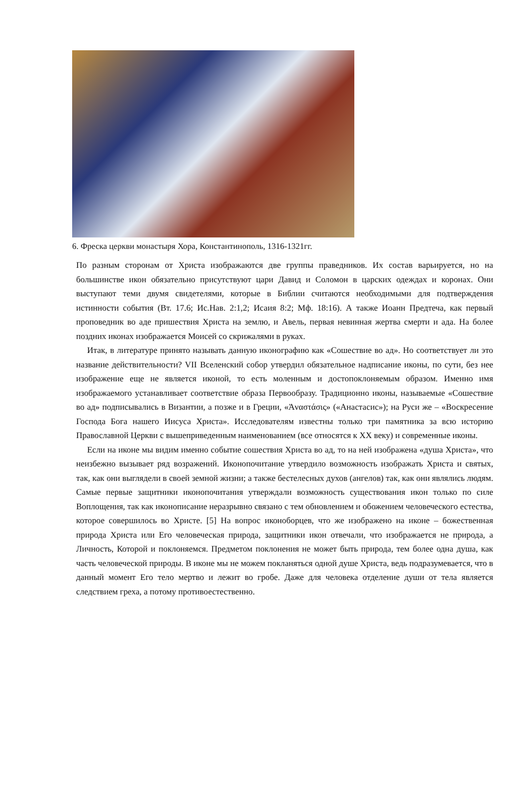6. Фреска церкви монастыря Хора, Константинополь, 1316-1321гг.
По разным сторонам от Христа изображаются две группы праведников. Их состав варьируется, но на большинстве икон обязательно присутствуют цари Давид и Соломон в царских одеждах и коронах. Они выступают теми двумя свидетелями, которые в Библии считаются необходимыми для подтверждения истинности события (Вт. 17.6; Ис.Нав. 2:1,2; Исаия 8:2; Мф. 18:16). А также Иоанн Предтеча, как первый проповедник во аде пришествия Христа на землю, и Авель, первая невинная жертва смерти и ада. На более поздних иконах изображается Моисей со скрижалями в руках.
Итак, в литературе принято называть данную иконографию как «Сошествие во ад». Но соответствует ли это название действительности? VII Вселенский собор утвердил обязательное надписание иконы, по сути, без нее изображение еще не является иконой, то есть моленным и достопоклоняемым образом. Именно имя изображаемого устанавливает соответствие образа Первообразу. Традиционно иконы, называемые «Сошествие во ад» подписывались в Византии, а позже и в Греции, «Ἀναστάσις» («Анастасис»); на Руси же – «Воскресение Господа Бога нашего Иисуса Христа». Исследователям известны только три памятника за всю историю Православной Церкви с вышеприведенным наименованием (все относятся к XX веку) и современные иконы.
Если на иконе мы видим именно событие сошествия Христа во ад, то на ней изображена «душа Христа», что неизбежно вызывает ряд возражений. Иконопочитание утвердило возможность изображать Христа и святых, так, как они выглядели в своей земной жизни; а также бестелесных духов (ангелов) так, как они являлись людям. Самые первые защитники иконопочитания утверждали возможность существования икон только по силе Воплощения, так как иконописание неразрывно связано с тем обновлением и обожением человеческого естества, которое совершилось во Христе. [5] На вопрос иконоборцев, что же изображено на иконе – божественная природа Христа или Его человеческая природа, защитники икон отвечали, что изображается не природа, а Личность, Которой и поклоняемся. Предметом поклонения не может быть природа, тем более одна душа, как часть человеческой природы. В иконе мы не можем покланяться одной душе Христа, ведь подразумевается, что в данный момент Его тело мертво и лежит во гробе. Даже для человека отделение души от тела является следствием греха, а потому противоестественно.